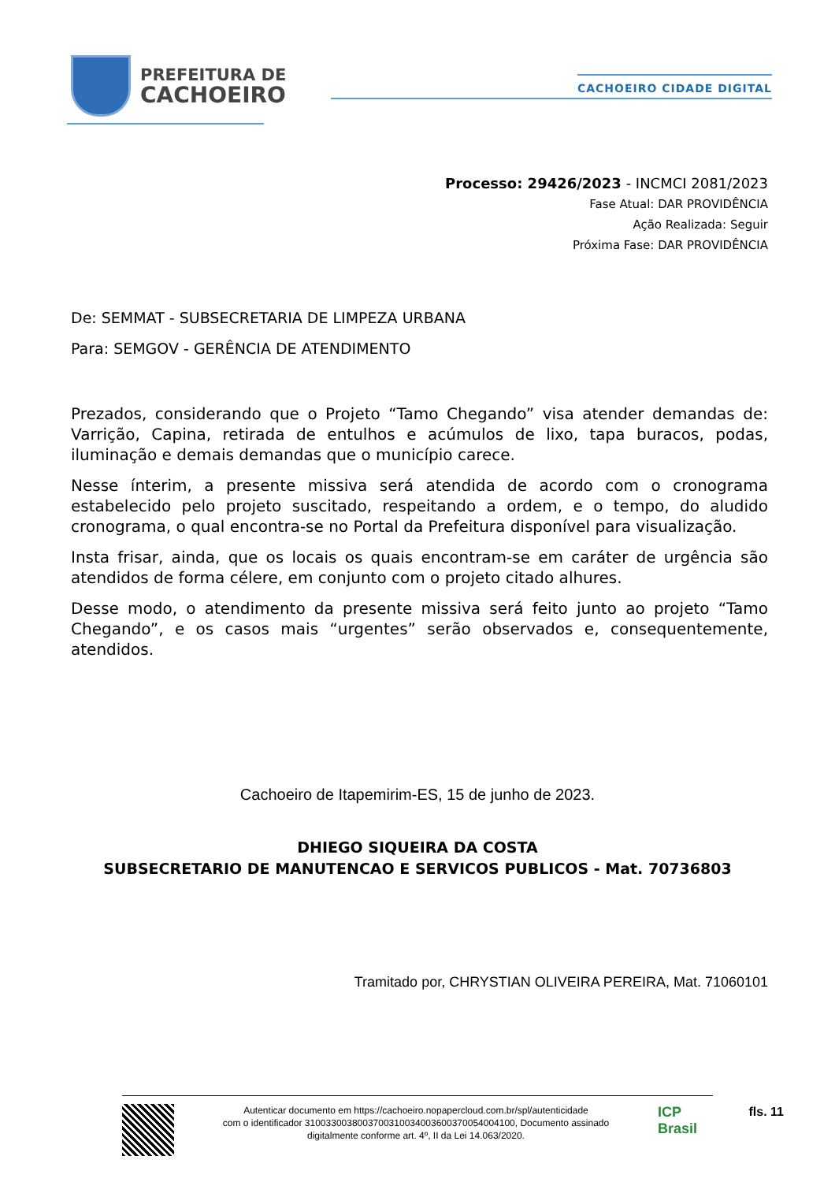PREFEITURA DE
CACHOEIRO
CACHOEIRO CIDADE DIGITAL
Processo: 29426/2023 - INCMCI 2081/2023
Fase Atual: DAR PROVIDÊNCIA
Ação Realizada: Seguir
Próxima Fase: DAR PROVIDÊNCIA
De: SEMMAT - SUBSECRETARIA DE LIMPEZA URBANA
Para: SEMGOV - GERÊNCIA DE ATENDIMENTO
Prezados, considerando que o Projeto “Tamo Chegando” visa atender demandas de: Varrição, Capina, retirada de entulhos e acúmulos de lixo, tapa buracos, podas, iluminação e demais demandas que o município carece.
Nesse ínterim, a presente missiva será atendida de acordo com o cronograma estabelecido pelo projeto suscitado, respeitando a ordem, e o tempo, do aludido cronograma, o qual encontra-se no Portal da Prefeitura disponível para visualização.
Insta frisar, ainda, que os locais os quais encontram-se em caráter de urgência são atendidos de forma célere, em conjunto com o projeto citado alhures.
Desse modo, o atendimento da presente missiva será feito junto ao projeto “Tamo Chegando”, e os casos mais “urgentes” serão observados e, consequentemente, atendidos.
Cachoeiro de Itapemirim-ES, 15 de junho de 2023.
DHIEGO SIQUEIRA DA COSTA
SUBSECRETARIO DE MANUTENCAO E SERVICOS PUBLICOS - Mat. 70736803
Tramitado por, CHRYSTIAN OLIVEIRA PEREIRA, Mat. 71060101
Autenticar documento em https://cachoeiro.nopapercloud.com.br/spl/autenticidade
com o identificador 3100330038003700310034003600370054004100, Documento assinado
digitalmente conforme art. 4º, II da Lei 14.063/2020.
ICP
Brasil
fls. 11